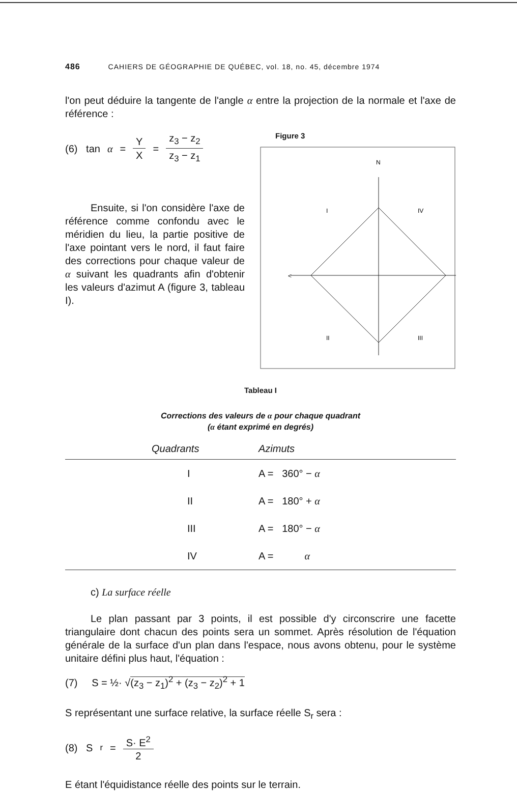486 CAHIERS DE GÉOGRAPHIE DE QUÉBEC, vol. 18, no. 45, décembre 1974
l'on peut déduire la tangente de l'angle α entre la projection de la normale et l'axe de référence :
(6) tan α = Y X = z<sub>3</sub> − z<sub>2</sub> z<sub>3</sub> − z<sub>1</sub>
Ensuite, si l'on considère l'axe de référence comme confondu avec le méridien du lieu, la partie positive de l'axe pointant vers le nord, il faut faire des corrections pour chaque valeur de α suivant les quadrants afin d'obtenir les valeurs d'azimut A (figure 3, tableau I).
Figure 3
N
I
IV
II
III
<
Tableau I
Corrections des valeurs de α pour chaque quadrant
(α étant exprimé en degrés)
| Quadrants | Azimuts |
| --- | --- |
| I | A = 360° − α |
| II | A = 180° + α |
| III | A = 180° − α |
| IV | A = α |
c) La surface réelle
Le plan passant par 3 points, il est possible d'y circonscrire une facette triangulaire dont chacun des points sera un sommet. Après résolution de l'équation générale de la surface d'un plan dans l'espace, nous avons obtenu, pour le système unitaire défini plus haut, l'équation :
(7) S = ½· √(z<sub>3</sub> − z<sub>1</sub>)<sup>2</sup> + (z<sub>3</sub> − z<sub>2</sub>)<sup>2</sup> + 1
S représentant une surface relative, la surface réelle S<sub>r</sub> sera :
(8) S<sub>r</sub> = S· E<sup>2</sup> 2
E étant l'équidistance réelle des points sur le terrain.